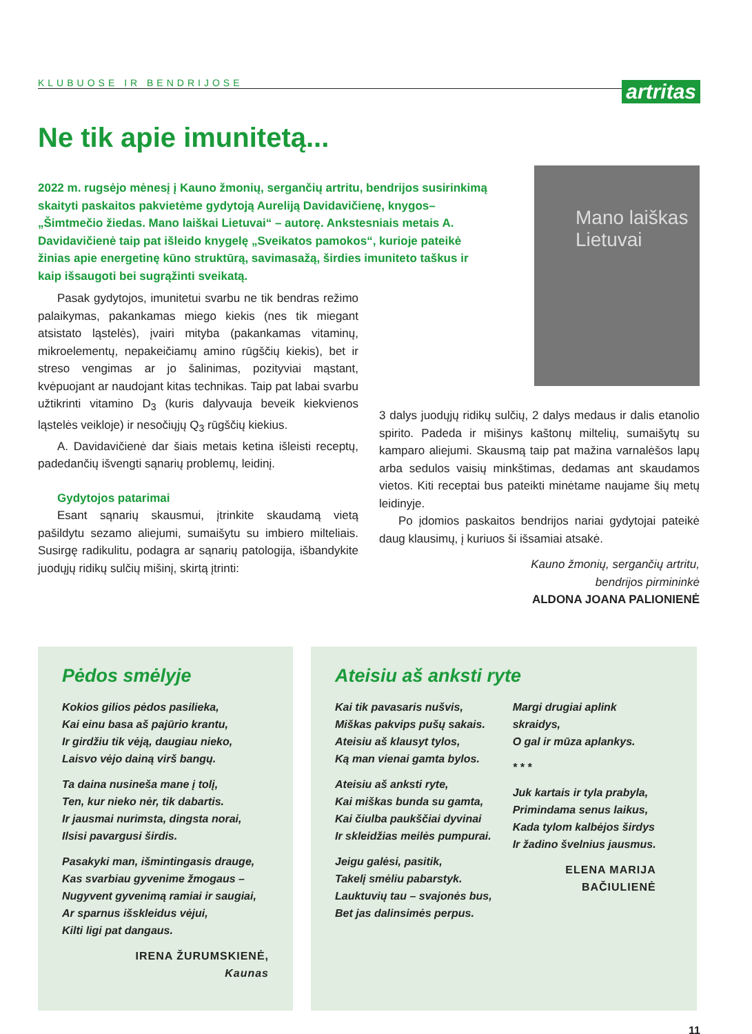KLUBUOSE IR BENDRIJOSE artritas
Ne tik apie imunitetą...
2022 m. rugsėjo mėnesį į Kauno žmonių, sergančių artritu, bendrijos susirinkimą skaityti paskaitos pakvietėme gydytoją Aureliją Davidavičienę, knygos– „Šimtmečio žiedas. Mano laiškai Lietuvai“ – autorę. Ankstesniais metais A. Davidavičienė taip pat išleido knygelę „Sveikatos pamokos“, kurioje pateikė žinias apie energetinę kūno struktūrą, savimasažą, širdies imuniteto taškus ir kaip išsaugoti bei sugrąžinti sveikatą.
Mano laiškas
Lietuvai
Pasak gydytojos, imunitetui svarbu ne tik bendras režimo palaikymas, pakankamas miego kiekis (nes tik miegant atsistato ląstelės), įvairi mityba (pakankamas vitaminų, mikroelementų, nepakeičiamų amino rūgščių kiekis), bet ir streso vengimas ar jo šalinimas, pozityviai mąstant, kvėpuojant ar naudojant kitas technikas. Taip pat labai svarbu užtikrinti vitamino D<sub>3</sub> (kuris dalyvauja beveik kiekvienos ląstelės veikloje) ir nesočiųjų Q<sub>3</sub> rūgščių kiekius.
A. Davidavičienė dar šiais metais ketina išleisti receptų, padedančių išvengti sąnarių problemų, leidinį.
Gydytojos patarimai
Esant sąnarių skausmui, įtrinkite skaudamą vietą pašildytu sezamo aliejumi, sumaišytu su imbiero milteliais. Susirgę radikulitu, podagra ar sąnarių patologija, išbandykite juodųjų ridikų sulčių mišinį, skirtą įtrinti:
3 dalys juodųjų ridikų sulčių, 2 dalys medaus ir dalis etanolio spirito. Padeda ir mišinys kaštonų miltelių, sumaišytų su kamparo aliejumi. Skausmą taip pat mažina varnalėšos lapų arba sedulos vaisių minkštimas, dedamas ant skaudamos vietos. Kiti receptai bus pateikti minėtame naujame šių metų leidinyje.
Po įdomios paskaitos bendrijos nariai gydytojai pateikė daug klausimų, į kuriuos ši išsamiai atsakė.
Kauno žmonių, sergančių artritu,
bendrijos pirmininkė
ALDONA JOANA PALIONIENĖ
Pėdos smėlyje
Kokios gilios pėdos pasilieka,
Kai einu basa aš pajūrio krantu,
Ir girdžiu tik vėją, daugiau nieko,
Laisvo vėjo dainą virš bangų.
Ta daina nusineša mane į tolį,
Ten, kur nieko nėr, tik dabartis.
Ir jausmai nurimsta, dingsta norai,
Ilsisi pavargusi širdis.
Pasakyki man, išmintingasis drauge,
Kas svarbiau gyvenime žmogaus –
Nugyvent gyvenimą ramiai ir saugiai,
Ar sparnus išskleidus vėjui,
Kilti ligi pat dangaus.
IRENA ŽURUMSKIENĖ,
Kaunas
Ateisiu aš anksti ryte
Kai tik pavasaris nušvis,
Miškas pakvips pušų sakais.
Ateisiu aš klausyt tylos,
Ką man vienai gamta bylos.
Ateisiu aš anksti ryte,
Kai miškas bunda su gamta,
Kai čiulba paukščiai dyvinai
Ir skleidžias meilės pumpurai.
Jeigu galėsi, pasitik,
Takelį smėliu pabarstyk.
Lauktuvių tau – svajonės bus,
Bet jas dalinsimės perpus.
Margi drugiai aplink
skraidys,
O gal ir mūza aplankys.
* * *
Juk kartais ir tyla prabyla,
Primindama senus laikus,
Kada tylom kalbėjos širdys
Ir žadino švelnius jausmus.
ELENA MARIJA
BAČIULIENĖ
11